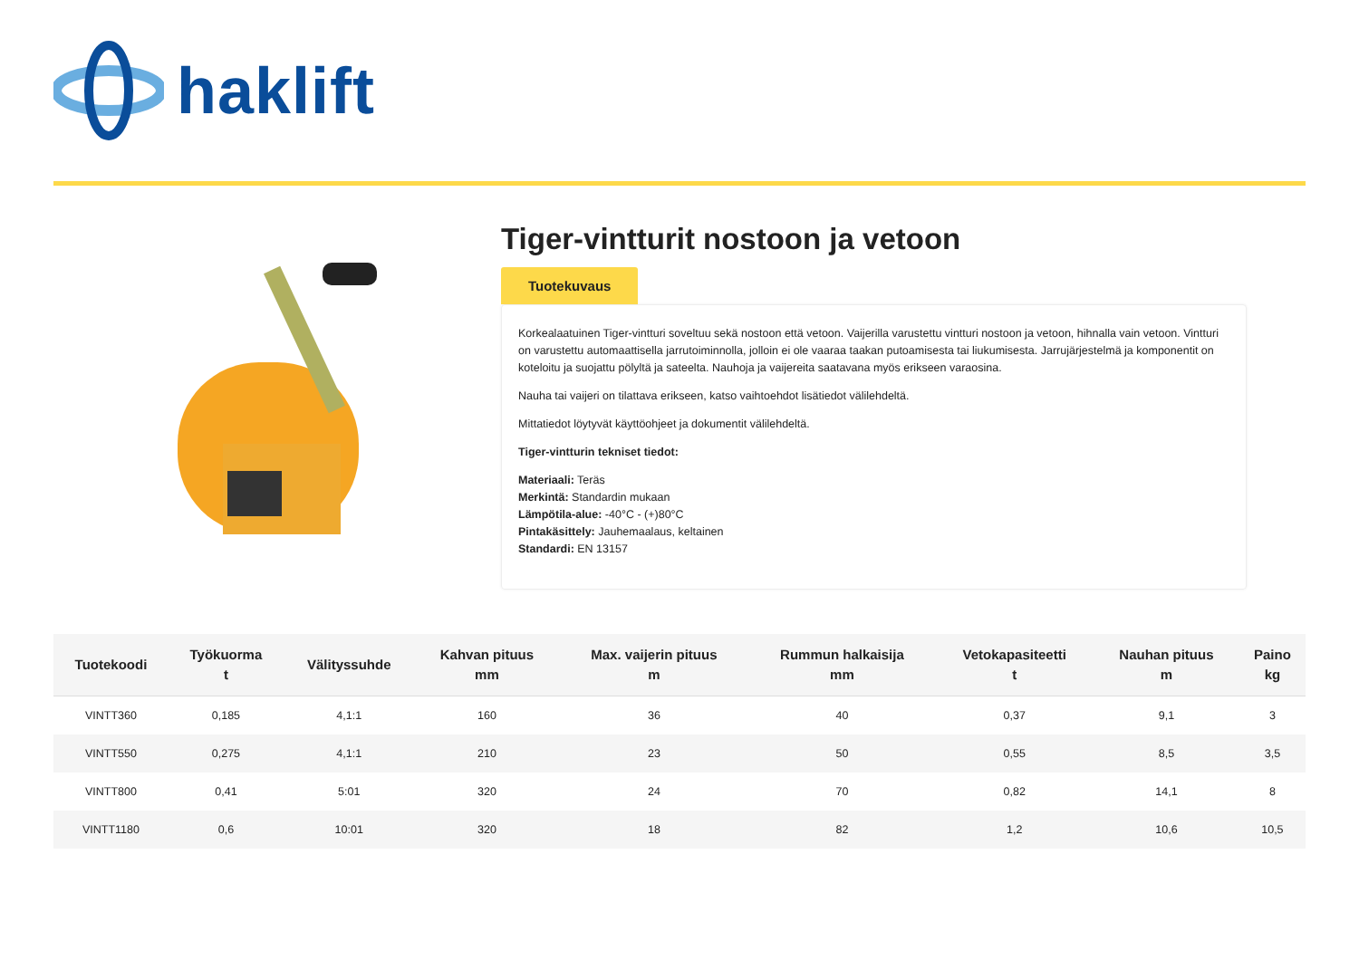haklift
Tiger-vintturit nostoon ja vetoon
Tuotekuvaus
Korkealaatuinen Tiger-vintturi soveltuu sekä nostoon että vetoon. Vaijerilla varustettu vintturi nostoon ja vetoon, hihnalla vain vetoon. Vintturi on varustettu automaattisella jarrutoiminnolla, jolloin ei ole vaaraa taakan putoamisesta tai liukumisesta. Jarrujärjestelmä ja komponentit on koteloitu ja suojattu pölyltä ja sateelta. Nauhoja ja vaijereita saatavana myös erikseen varaosina.
Nauha tai vaijeri on tilattava erikseen, katso vaihtoehdot lisätiedot välilehdeltä.
Mittatiedot löytyvät käyttöohjeet ja dokumentit välilehdeltä.
Tiger-vintturin tekniset tiedot:
Materiaali: Teräs
Merkintä: Standardin mukaan
Lämpötila-alue: -40°C - (+)80°C
Pintakäsittely: Jauhemaalaus, keltainen
Standardi: EN 13157
| Tuotekoodi | Työkuorma t | Välityssuhde | Kahvan pituus mm | Max. vaijerin pituus m | Rummun halkaisija mm | Vetokapasiteetti t | Nauhan pituus m | Paino kg |
| --- | --- | --- | --- | --- | --- | --- | --- | --- |
| VINTT360 | 0,185 | 4,1:1 | 160 | 36 | 40 | 0,37 | 9,1 | 3 |
| VINTT550 | 0,275 | 4,1:1 | 210 | 23 | 50 | 0,55 | 8,5 | 3,5 |
| VINTT800 | 0,41 | 5:01 | 320 | 24 | 70 | 0,82 | 14,1 | 8 |
| VINTT1180 | 0,6 | 10:01 | 320 | 18 | 82 | 1,2 | 10,6 | 10,5 |